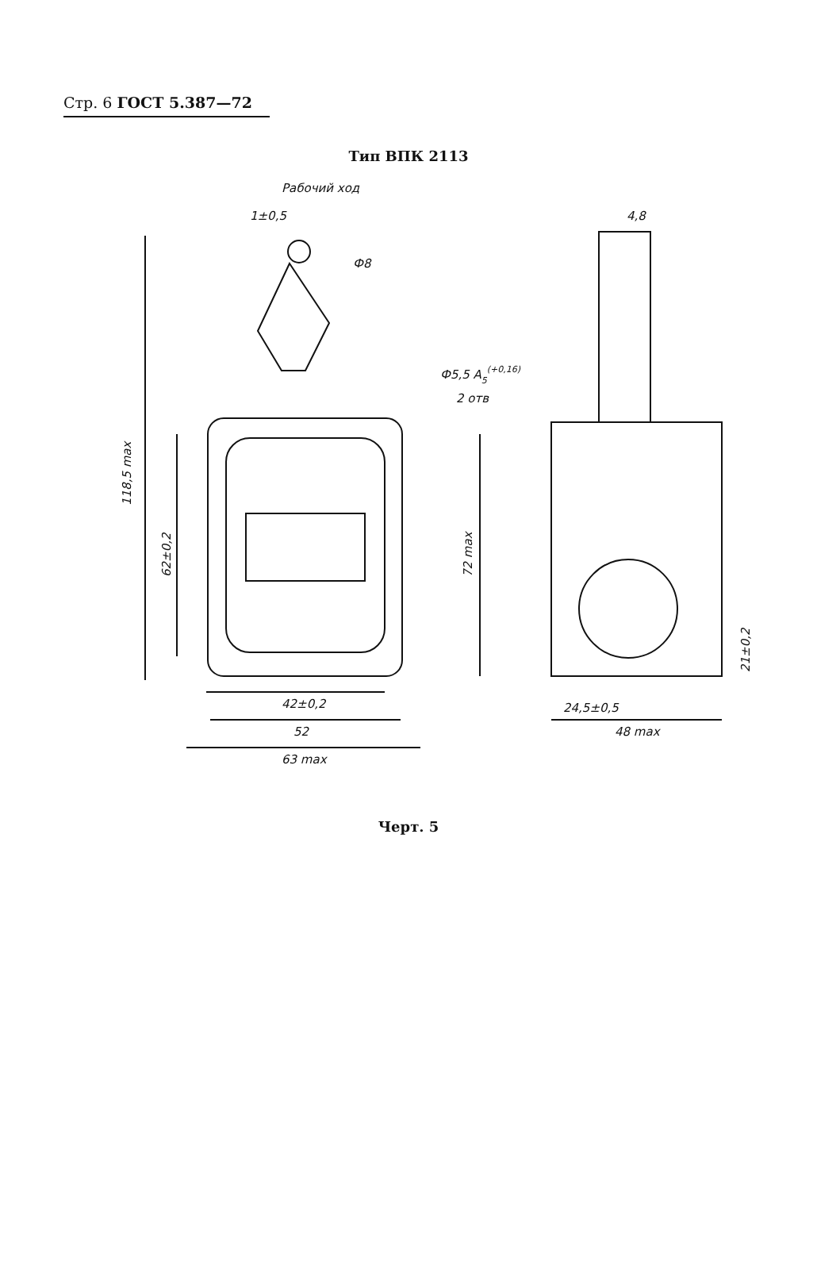Стр. 6 ГОСТ 5.387—72
Тип ВПК 2113
Рабочий ход
1±0,5
Ф8
Ф5,5 A5(+0,16)
2 отв
4,8
118,5 max
62±0,2
72 max
42±0,2
52
63 max
21±0,2
24,5±0,5
48 max
Черт. 5